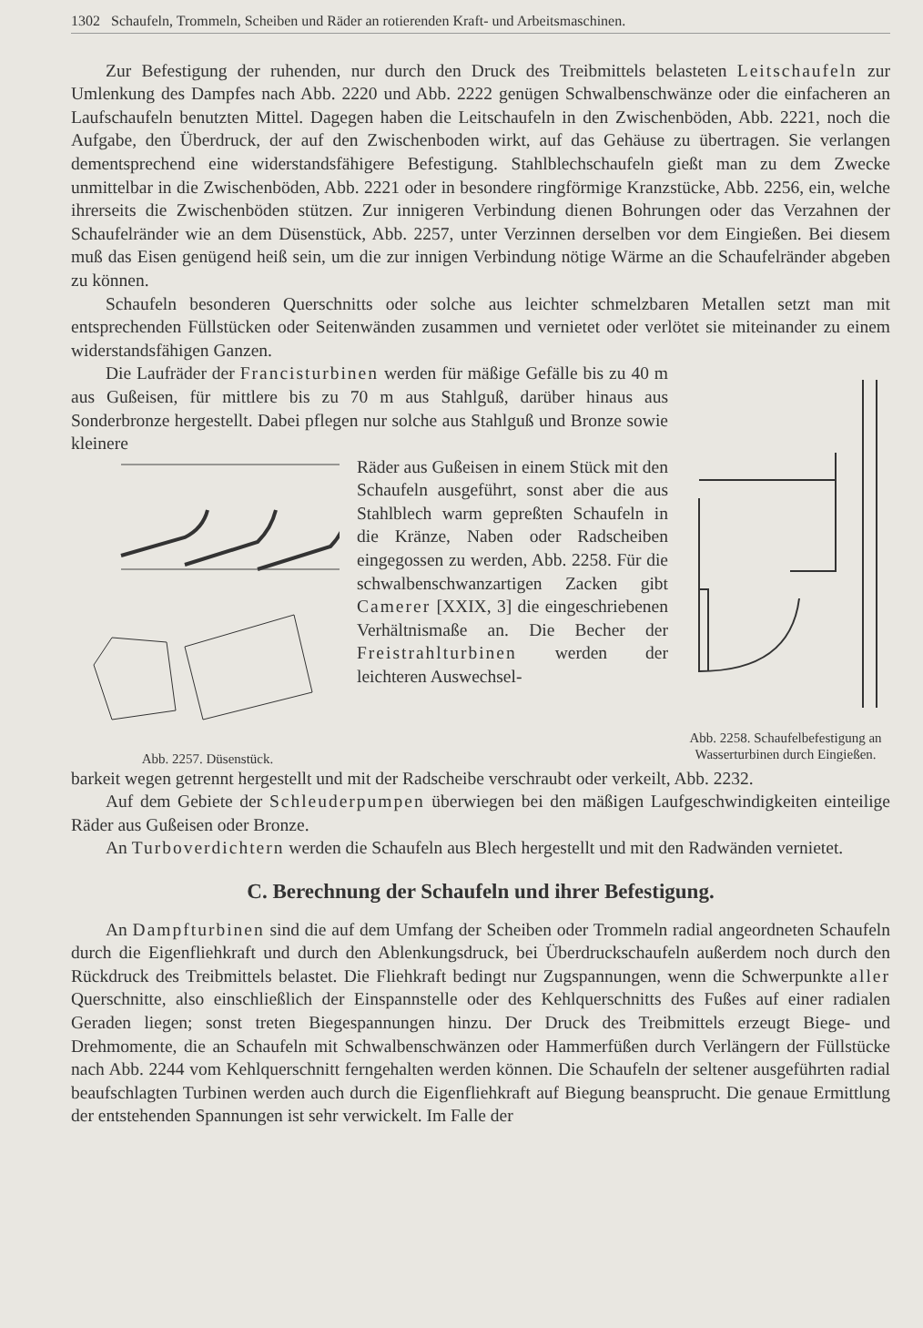1302 Schaufeln, Trommeln, Scheiben und Räder an rotierenden Kraft- und Arbeitsmaschinen.
Zur Befestigung der ruhenden, nur durch den Druck des Treibmittels belasteten Leitschaufeln zur Umlenkung des Dampfes nach Abb. 2220 und Abb. 2222 genügen Schwalbenschwänze oder die einfacheren an Laufschaufeln benutzten Mittel. Dagegen haben die Leitschaufeln in den Zwischenböden, Abb. 2221, noch die Aufgabe, den Überdruck, der auf den Zwischenboden wirkt, auf das Gehäuse zu übertragen. Sie verlangen dementsprechend eine widerstandsfähigere Befestigung. Stahlblechschaufeln gießt man zu dem Zwecke unmittelbar in die Zwischenböden, Abb. 2221 oder in besondere ringförmige Kranzstücke, Abb. 2256, ein, welche ihrerseits die Zwischenböden stützen. Zur innigeren Verbindung dienen Bohrungen oder das Verzahnen der Schaufelränder wie an dem Düsenstück, Abb. 2257, unter Verzinnen derselben vor dem Eingießen. Bei diesem muß das Eisen genügend heiß sein, um die zur innigen Verbindung nötige Wärme an die Schaufelränder abgeben zu können.
Schaufeln besonderen Querschnitts oder solche aus leichter schmelzbaren Metallen setzt man mit entsprechenden Füllstücken oder Seitenwänden zusammen und vernietet oder verlötet sie miteinander zu einem widerstandsfähigen Ganzen.
Die Laufräder der Francisturbinen werden für mäßige Gefälle bis zu 40 m aus Gußeisen, für mittlere bis zu 70 m aus Stahlguß, darüber hinaus aus Sonderbronze hergestellt. Dabei pflegen nur solche aus Stahlguß und Bronze sowie kleinere
Abb. 2257. Düsenstück.
Räder aus Gußeisen in einem Stück mit den Schaufeln ausgeführt, sonst aber die aus Stahlblech warm gepreßten Schaufeln in die Kränze, Naben oder Radscheiben eingegossen zu werden, Abb. 2258. Für die schwalbenschwanzartigen Zacken gibt Camerer [XXIX, 3] die eingeschriebenen Verhältnismaße an. Die Becher der Freistrahlturbinen werden der leichteren Auswechsel-
Abb. 2258. Schaufelbefestigung an Wasserturbinen durch Eingießen.
barkeit wegen getrennt hergestellt und mit der Radscheibe verschraubt oder verkeilt, Abb. 2232.
Auf dem Gebiete der Schleuderpumpen überwiegen bei den mäßigen Laufgeschwindigkeiten einteilige Räder aus Gußeisen oder Bronze.
An Turboverdichtern werden die Schaufeln aus Blech hergestellt und mit den Radwänden vernietet.
C. Berechnung der Schaufeln und ihrer Befestigung.
An Dampfturbinen sind die auf dem Umfang der Scheiben oder Trommeln radial angeordneten Schaufeln durch die Eigenfliehkraft und durch den Ablenkungsdruck, bei Überdruckschaufeln außerdem noch durch den Rückdruck des Treibmittels belastet. Die Fliehkraft bedingt nur Zugspannungen, wenn die Schwerpunkte aller Querschnitte, also einschließlich der Einspannstelle oder des Kehlquerschnitts des Fußes auf einer radialen Geraden liegen; sonst treten Biegespannungen hinzu. Der Druck des Treibmittels erzeugt Biege- und Drehmomente, die an Schaufeln mit Schwalbenschwänzen oder Hammerfüßen durch Verlängern der Füllstücke nach Abb. 2244 vom Kehlquerschnitt ferngehalten werden können. Die Schaufeln der seltener ausgeführten radial beaufschlagten Turbinen werden auch durch die Eigenfliehkraft auf Biegung beansprucht. Die genaue Ermittlung der entstehenden Spannungen ist sehr verwickelt. Im Falle der